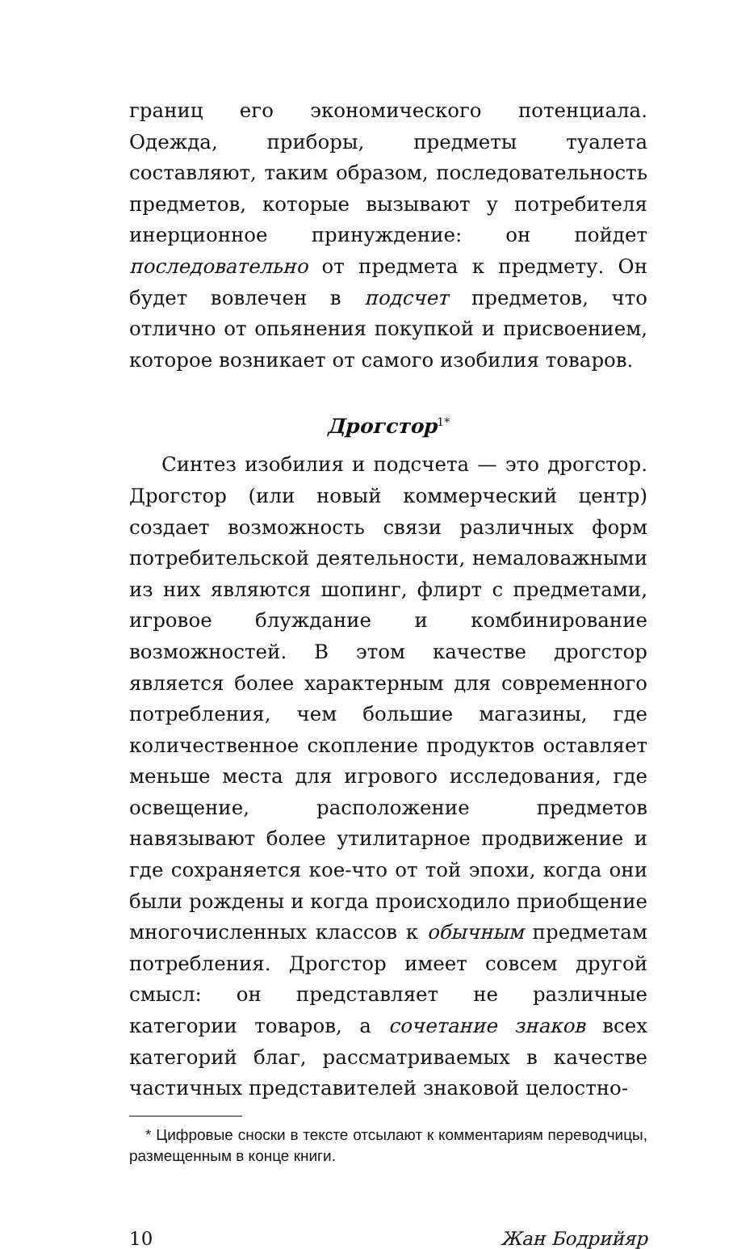границ его экономического потенциала. Одежда, приборы, предметы туалета составляют, таким образом, последовательность предметов, которые вызывают у потребителя инерционное принуждение: он пойдет последовательно от предмета к предмету. Он будет вовлечен в подсчет предметов, что отлично от опьянения покупкой и присвоением, которое возникает от самого изобилия товаров.
Дрогстор<sup>1*</sup>
Синтез изобилия и подсчета — это дрогстор. Дрогстор (или новый коммерческий центр) создает возможность связи различных форм потребительской деятельности, немаловажными из них являются шопинг, флирт с предметами, игровое блуждание и комбинирование возможностей. В этом качестве дрогстор является более характерным для современного потребления, чем большие магазины, где количественное скопление продуктов оставляет меньше места для игрового исследования, где освещение, расположение предметов навязывают более утилитарное продвижение и где сохраняется кое-что от той эпохи, когда они были рождены и когда происходило приобщение многочисленных классов к обычным предметам потребления. Дрогстор имеет совсем другой смысл: он представляет не различные категории товаров, а сочетание знаков всех категорий благ, рассматриваемых в качестве частичных представителей знаковой целостно-
* Цифровые сноски в тексте отсылают к комментариям переводчицы, размещенным в конце книги.
10 Жан Бодрийяр